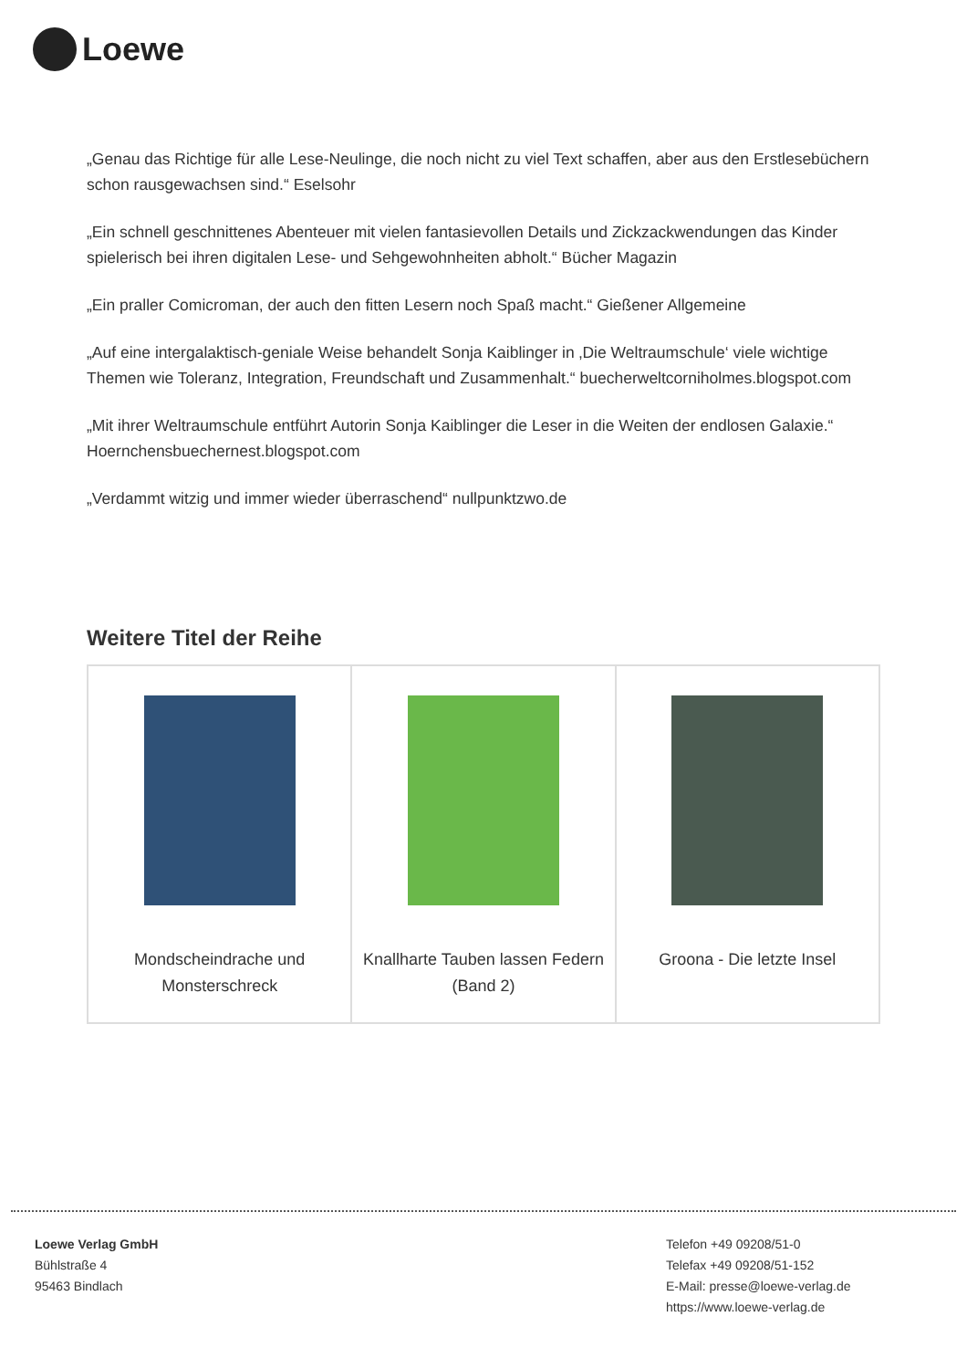Loewe
„Genau das Richtige für alle Lese-Neulinge, die noch nicht zu viel Text schaffen, aber aus den Erstlesebüchern schon rausgewachsen sind.“ Eselsohr
„Ein schnell geschnittenes Abenteuer mit vielen fantasievollen Details und Zickzackwendungen das Kinder spielerisch bei ihren digitalen Lese- und Sehgewohnheiten abholt.“ Bücher Magazin
„Ein praller Comicroman, der auch den fitten Lesern noch Spaß macht.“ Gießener Allgemeine
„Auf eine intergalaktisch-geniale Weise behandelt Sonja Kaiblinger in ‚Die Weltraumschule‘ viele wichtige Themen wie Toleranz, Integration, Freundschaft und Zusammenhalt.“ buecherweltcorniholmes.blogspot.com
„Mit ihrer Weltraumschule entführt Autorin Sonja Kaiblinger die Leser in die Weiten der endlosen Galaxie.“ Hoernchensbuechernest.blogspot.com
„Verdammt witzig und immer wieder überraschend“ nullpunktzwo.de
Weitere Titel der Reihe
| Mondscheindrache und Monsterschreck | Knallharte Tauben lassen Federn (Band 2) | Groona - Die letzte Insel |
Loewe Verlag GmbH
Bühlstraße 4
95463 Bindlach
Telefon +49 09208/51-0
Telefax +49 09208/51-152
E-Mail: presse@loewe-verlag.de
https://www.loewe-verlag.de